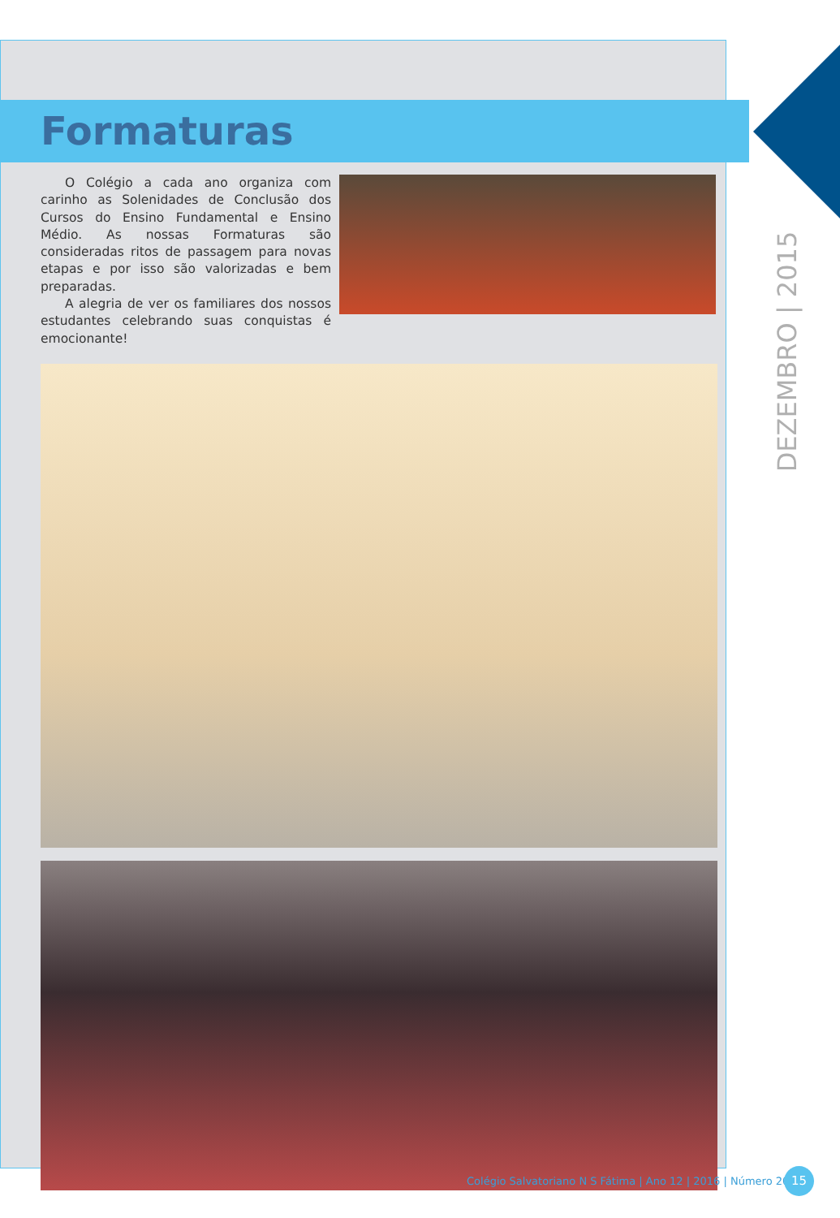DEZEMBRO | 2015
Formaturas
O Colégio a cada ano organiza com carinho as Solenidades de Conclusão dos Cursos do Ensino Fundamental e Ensino Médio. As nossas Formaturas são consideradas ritos de passagem para novas etapas e por isso são valorizadas e bem preparadas.
A alegria de ver os familiares dos nossos estudantes celebrando suas conquistas é emocionante!
Colégio Salvatoriano N S Fátima | Ano 12 | 2016 | Número 20
15